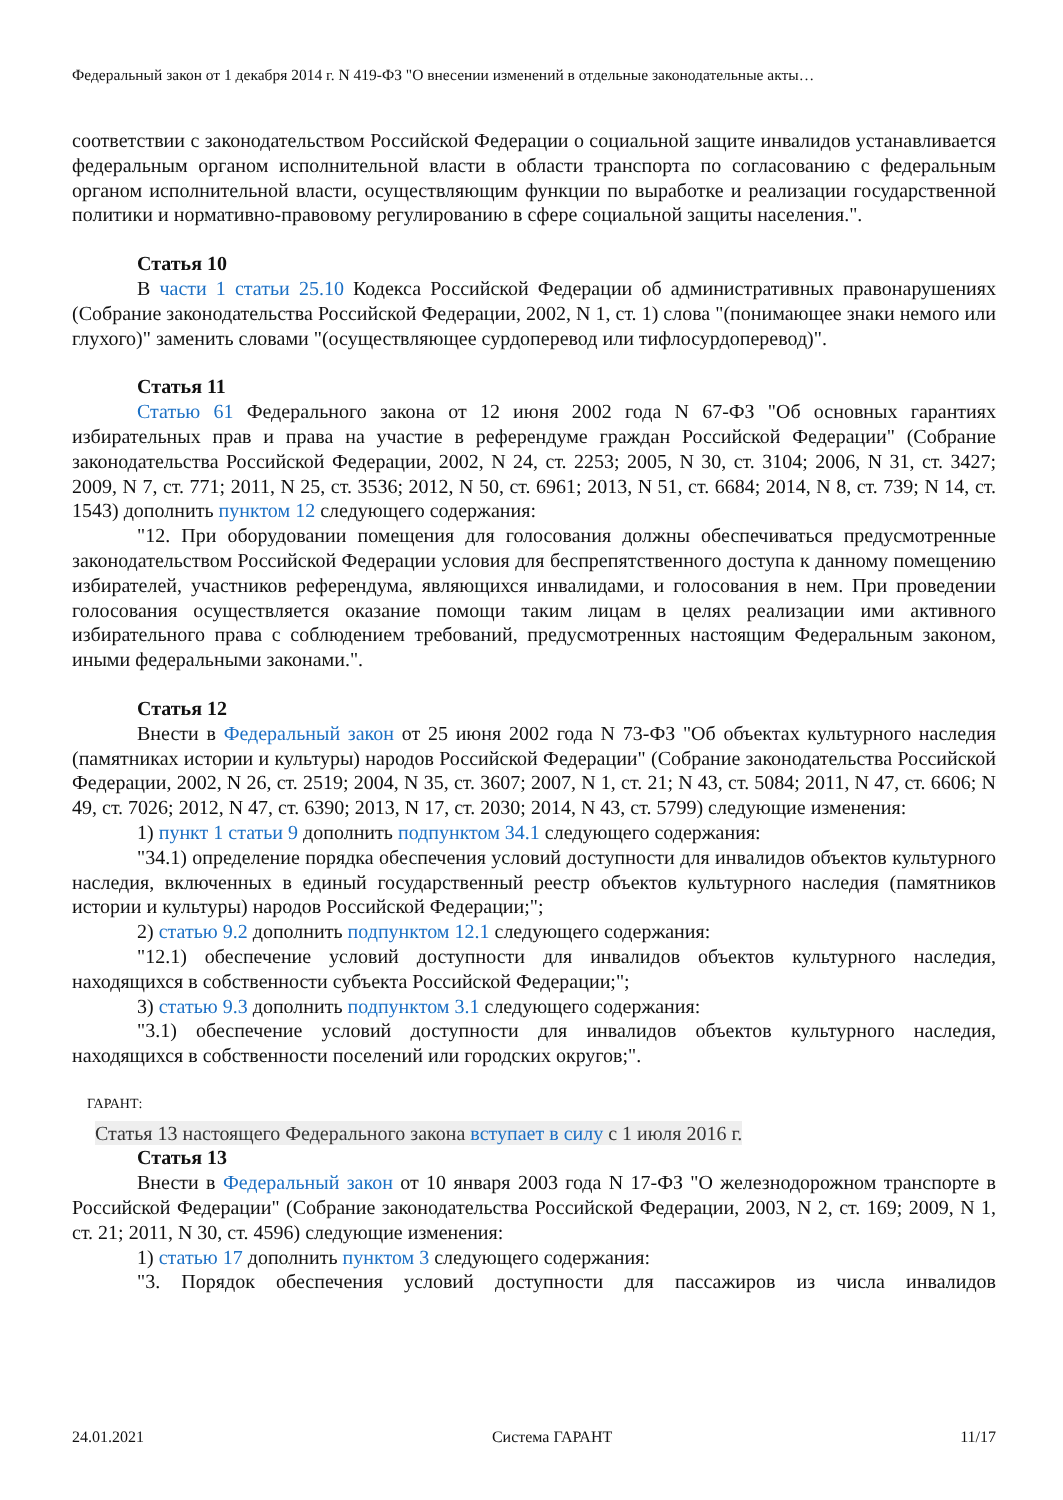Федеральный закон от 1 декабря 2014 г. N 419-ФЗ "О внесении изменений в отдельные законодательные акты…
соответствии с законодательством Российской Федерации о социальной защите инвалидов устанавливается федеральным органом исполнительной власти в области транспорта по согласованию с федеральным органом исполнительной власти, осуществляющим функции по выработке и реализации государственной политики и нормативно-правовому регулированию в сфере социальной защиты населения.".
Статья 10
В части 1 статьи 25.10 Кодекса Российской Федерации об административных правонарушениях (Собрание законодательства Российской Федерации, 2002, N 1, ст. 1) слова "(понимающее знаки немого или глухого)" заменить словами "(осуществляющее сурдоперевод или тифлосурдоперевод)".
Статья 11
Статью 61 Федерального закона от 12 июня 2002 года N 67-ФЗ "Об основных гарантиях избирательных прав и права на участие в референдуме граждан Российской Федерации" (Собрание законодательства Российской Федерации, 2002, N 24, ст. 2253; 2005, N 30, ст. 3104; 2006, N 31, ст. 3427; 2009, N 7, ст. 771; 2011, N 25, ст. 3536; 2012, N 50, ст. 6961; 2013, N 51, ст. 6684; 2014, N 8, ст. 739; N 14, ст. 1543) дополнить пунктом 12 следующего содержания:
"12. При оборудовании помещения для голосования должны обеспечиваться предусмотренные законодательством Российской Федерации условия для беспрепятственного доступа к данному помещению избирателей, участников референдума, являющихся инвалидами, и голосования в нем. При проведении голосования осуществляется оказание помощи таким лицам в целях реализации ими активного избирательного права с соблюдением требований, предусмотренных настоящим Федеральным законом, иными федеральными законами.".
Статья 12
Внести в Федеральный закон от 25 июня 2002 года N 73-ФЗ "Об объектах культурного наследия (памятниках истории и культуры) народов Российской Федерации" (Собрание законодательства Российской Федерации, 2002, N 26, ст. 2519; 2004, N 35, ст. 3607; 2007, N 1, ст. 21; N 43, ст. 5084; 2011, N 47, ст. 6606; N 49, ст. 7026; 2012, N 47, ст. 6390; 2013, N 17, ст. 2030; 2014, N 43, ст. 5799) следующие изменения:
1) пункт 1 статьи 9 дополнить подпунктом 34.1 следующего содержания:
"34.1) определение порядка обеспечения условий доступности для инвалидов объектов культурного наследия, включенных в единый государственный реестр объектов культурного наследия (памятников истории и культуры) народов Российской Федерации;";
2) статью 9.2 дополнить подпунктом 12.1 следующего содержания:
"12.1) обеспечение условий доступности для инвалидов объектов культурного наследия, находящихся в собственности субъекта Российской Федерации;";
3) статью 9.3 дополнить подпунктом 3.1 следующего содержания:
"3.1) обеспечение условий доступности для инвалидов объектов культурного наследия, находящихся в собственности поселений или городских округов;".
ГАРАНТ:
Статья 13 настоящего Федерального закона вступает в силу с 1 июля 2016 г.
Статья 13
Внести в Федеральный закон от 10 января 2003 года N 17-ФЗ "О железнодорожном транспорте в Российской Федерации" (Собрание законодательства Российской Федерации, 2003, N 2, ст. 169; 2009, N 1, ст. 21; 2011, N 30, ст. 4596) следующие изменения:
1) статью 17 дополнить пунктом 3 следующего содержания:
"3. Порядок обеспечения условий доступности для пассажиров из числа инвалидов
24.01.2021 Система ГАРАНТ 11/17